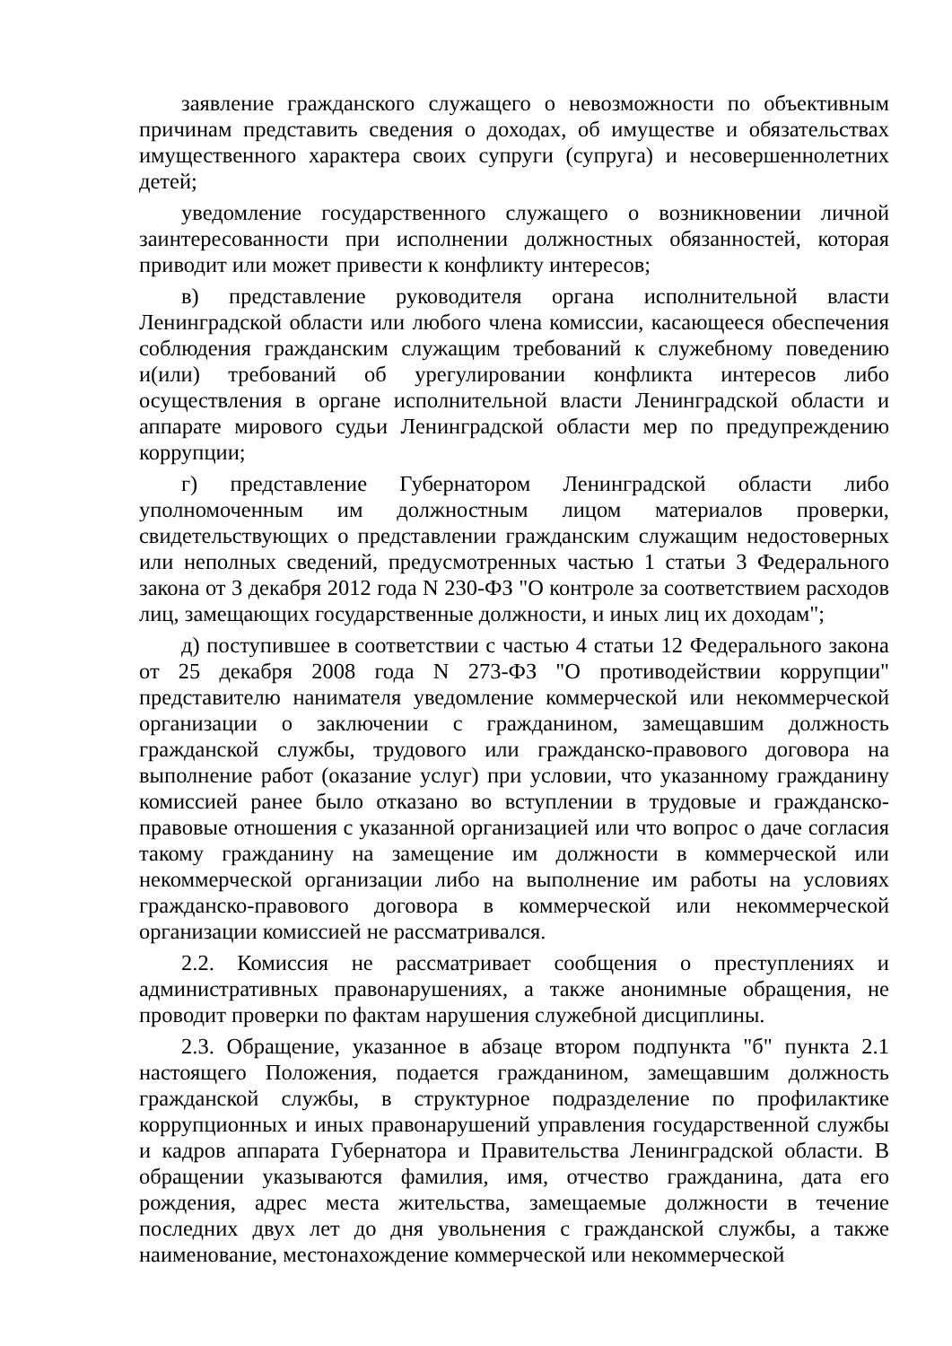заявление гражданского служащего о невозможности по объективным причинам представить сведения о доходах, об имуществе и обязательствах имущественного характера своих супруги (супруга) и несовершеннолетних детей;
уведомление государственного служащего о возникновении личной заинтересованности при исполнении должностных обязанностей, которая приводит или может привести к конфликту интересов;
в) представление руководителя органа исполнительной власти Ленинградской области или любого члена комиссии, касающееся обеспечения соблюдения гражданским служащим требований к служебному поведению и(или) требований об урегулировании конфликта интересов либо осуществления в органе исполнительной власти Ленинградской области и аппарате мирового судьи Ленинградской области мер по предупреждению коррупции;
г) представление Губернатором Ленинградской области либо уполномоченным им должностным лицом материалов проверки, свидетельствующих о представлении гражданским служащим недостоверных или неполных сведений, предусмотренных частью 1 статьи 3 Федерального закона от 3 декабря 2012 года N 230-ФЗ "О контроле за соответствием расходов лиц, замещающих государственные должности, и иных лиц их доходам";
д) поступившее в соответствии с частью 4 статьи 12 Федерального закона от 25 декабря 2008 года N 273-ФЗ "О противодействии коррупции" представителю нанимателя уведомление коммерческой или некоммерческой организации о заключении с гражданином, замещавшим должность гражданской службы, трудового или гражданско-правового договора на выполнение работ (оказание услуг) при условии, что указанному гражданину комиссией ранее было отказано во вступлении в трудовые и гражданско-правовые отношения с указанной организацией или что вопрос о даче согласия такому гражданину на замещение им должности в коммерческой или некоммерческой организации либо на выполнение им работы на условиях гражданско-правового договора в коммерческой или некоммерческой организации комиссией не рассматривался.
2.2. Комиссия не рассматривает сообщения о преступлениях и административных правонарушениях, а также анонимные обращения, не проводит проверки по фактам нарушения служебной дисциплины.
2.3. Обращение, указанное в абзаце втором подпункта "б" пункта 2.1 настоящего Положения, подается гражданином, замещавшим должность гражданской службы, в структурное подразделение по профилактике коррупционных и иных правонарушений управления государственной службы и кадров аппарата Губернатора и Правительства Ленинградской области. В обращении указываются фамилия, имя, отчество гражданина, дата его рождения, адрес места жительства, замещаемые должности в течение последних двух лет до дня увольнения с гражданской службы, а также наименование, местонахождение коммерческой или некоммерческой